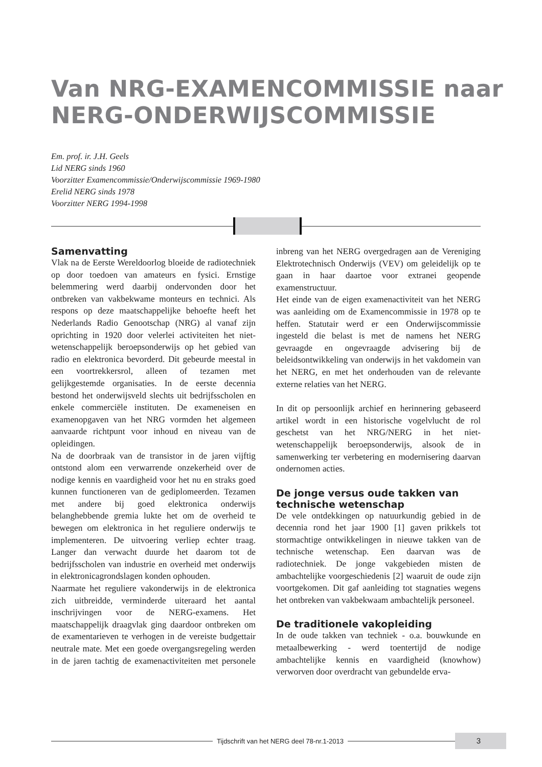Van NRG-EXAMENCOMMISSIE naar
NERG-ONDERWIJSCOMMISSIE
Em. prof. ir. J.H. Geels
Lid NERG sinds 1960
Voorzitter Examencommissie/Onderwijscommissie 1969-1980
Erelid NERG sinds 1978
Voorzitter NERG 1994-1998
Samenvatting
Vlak na de Eerste Wereldoorlog bloeide de radiotechniek op door toedoen van amateurs en fysici. Ernstige belemmering werd daarbij ondervonden door het ontbreken van vakbekwame monteurs en technici. Als respons op deze maatschappelijke behoefte heeft het Nederlands Radio Genootschap (NRG) al vanaf zijn oprichting in 1920 door velerlei activiteiten het niet-wetenschappelijk beroepsonderwijs op het gebied van radio en elektronica bevorderd. Dit gebeurde meestal in een voortrekkersrol, alleen of tezamen met gelijkgestemde organisaties. In de eerste decennia bestond het onderwijsveld slechts uit bedrijfsscholen en enkele commerciële instituten. De exameneisen en examenopgaven van het NRG vormden het algemeen aanvaarde richtpunt voor inhoud en niveau van de opleidingen.
Na de doorbraak van de transistor in de jaren vijftig ontstond alom een verwarrende onzekerheid over de nodige kennis en vaardigheid voor het nu en straks goed kunnen functioneren van de gediplomeerden. Tezamen met andere bij goed elektronica onderwijs belanghebbende gremia lukte het om de overheid te bewegen om elektronica in het reguliere onderwijs te implementeren. De uitvoering verliep echter traag. Langer dan verwacht duurde het daarom tot de bedrijfsscholen van industrie en overheid met onderwijs in elektronicagrondslagen konden ophouden.
Naarmate het reguliere vakonderwijs in de elektronica zich uitbreidde, verminderde uiteraard het aantal inschrijvingen voor de NERG-examens. Het maatschappelijk draagvlak ging daardoor ontbreken om de examentarieven te verhogen in de vereiste budgettair neutrale mate. Met een goede overgangsregeling werden in de jaren tachtig de examenactiviteiten met personele inbreng van het NERG overgedragen aan de Vereniging Elektrotechnisch Onderwijs (VEV) om geleidelijk op te gaan in haar daartoe voor extranei geopende examenstructuur.
Het einde van de eigen examenactiviteit van het NERG was aanleiding om de Examencommissie in 1978 op te heffen. Statutair werd er een Onderwijscommissie ingesteld die belast is met de namens het NERG gevraagde en ongevraagde advisering bij de beleidsontwikkeling van onderwijs in het vakdomein van het NERG, en met het onderhouden van de relevante externe relaties van het NERG.
In dit op persoonlijk archief en herinnering gebaseerd artikel wordt in een historische vogelvlucht de rol geschetst van het NRG/NERG in het niet-wetenschappelijk beroepsonderwijs, alsook de in samenwerking ter verbetering en modernisering daarvan ondernomen acties.
De jonge versus oude takken van technische wetenschap
De vele ontdekkingen op natuurkundig gebied in de decennia rond het jaar 1900 [1] gaven prikkels tot stormachtige ontwikkelingen in nieuwe takken van de technische wetenschap. Een daarvan was de radiotechniek. De jonge vakgebieden misten de ambachtelijke voorgeschiedenis [2] waaruit de oude zijn voortgekomen. Dit gaf aanleiding tot stagnaties wegens het ontbreken van vakbekwaam ambachtelijk personeel.
De traditionele vakopleiding
In de oude takken van techniek - o.a. bouwkunde en metaalbewerking - werd toentertijd de nodige ambachtelijke kennis en vaardigheid (knowhow) verworven door overdracht van gebundelde erva-
Tijdschrift van het NERG deel 78-nr.1-2013
3